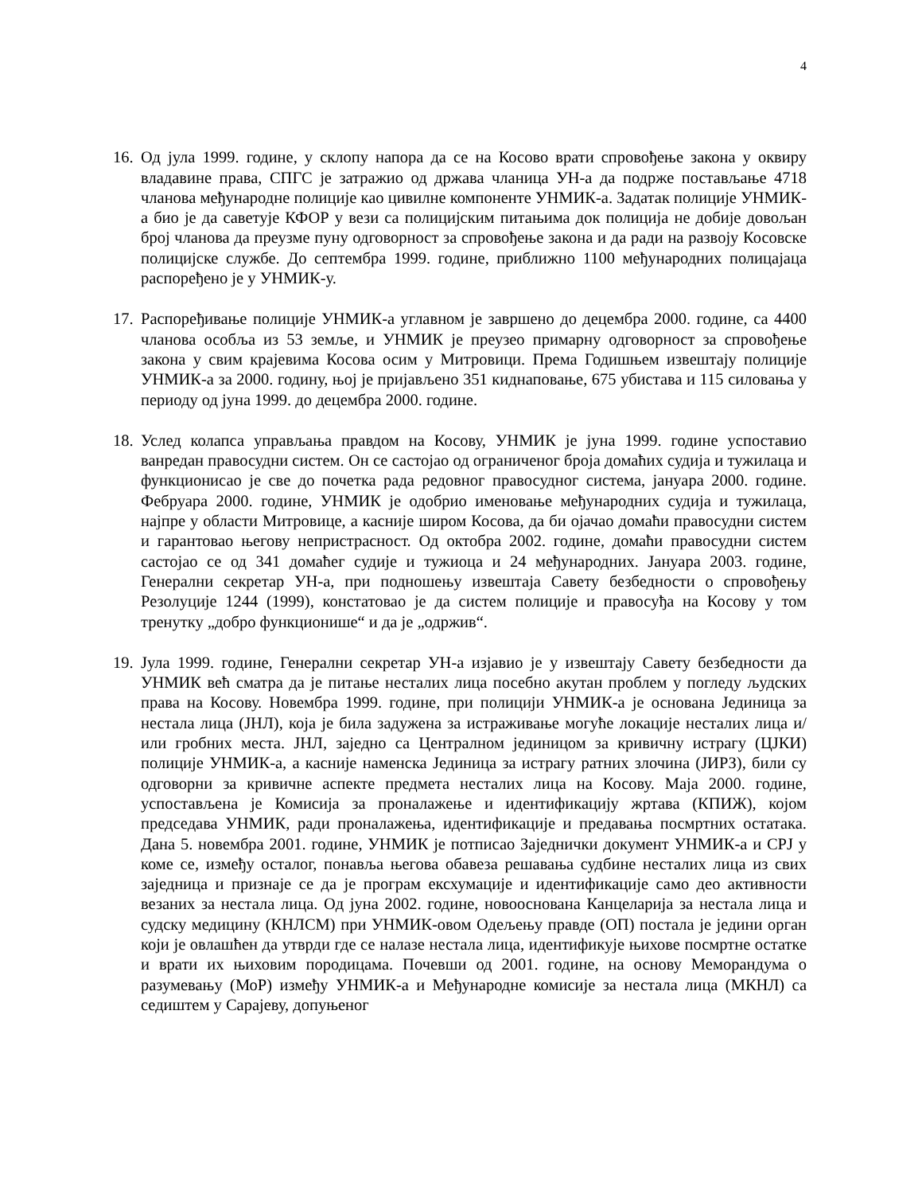4
16.
Од јула 1999. године, у склопу напора да се на Косово врати спровођење закона у оквиру владавине права, СПГС је затражио од држава чланица УН-а да подрже постављање 4718 чланова међународне полиције као цивилне компоненте УНМИК-а. Задатак полиције УНМИК-а био је да саветује КФОР у вези са полицијским питањима док полиција не добије довољан број чланова да преузме пуну одговорност за спровођење закона и да ради на развоју Косовске полицијске службе. До септембра 1999. године, приближно 1100 међународних полицајаца распоређено је у УНМИК-у.
17.
Распоређивање полиције УНМИК-а углавном је завршено до децембра 2000. године, са 4400 чланова особља из 53 земље, и УНМИК је преузео примарну одговорност за спровођење закона у свим крајевима Косова осим у Митровици. Према Годишњем извештају полиције УНМИК-а за 2000. годину, њој је пријављено 351 киднаповање, 675 убистава и 115 силовања у периоду од јуна 1999. до децембра 2000. године.
18.
Услед колапса управљања правдом на Косову, УНМИК је јуна 1999. године успоставио ванредан правосудни систем. Он се састојао од ограниченог броја домаћих судија и тужилаца и функционисао је све до почетка рада редовног правосудног система, јануара 2000. године. Фебруара 2000. године, УНМИК је одобрио именовање међународних судија и тужилаца, најпре у области Митровице, а касније широм Косова, да би ојачао домаћи правосудни систем и гарантовао његову непристрасност. Од октобра 2002. године, домаћи правосудни систем састојао се од 341 домаћег судије и тужиоца и 24 међународних. Јануара 2003. године, Генерални секретар УН-а, при подношењу извештаја Савету безбедности о спровођењу Резолуције 1244 (1999), констатовао је да систем полиције и правосуђа на Косову у том тренутку „добро функционише“ и да је „одржив“.
19.
Јула 1999. године, Генерални секретар УН-а изјавио је у извештају Савету безбедности да УНМИК већ сматра да је питање несталих лица посебно акутан проблем у погледу људских права на Косову. Новембра 1999. године, при полицији УНМИК-а је основана Јединица за нестала лица (ЈНЛ), која је била задужена за истраживање могуће локације несталих лица и/или гробних места. ЈНЛ, заједно са Централном јединицом за кривичну истрагу (ЦЈКИ) полиције УНМИК-а, а касније наменска Јединица за истрагу ратних злочина (ЈИРЗ), били су одговорни за кривичне аспекте предмета несталих лица на Косову. Маја 2000. године, успостављена је Комисија за проналажење и идентификацију жртава (КПИЖ), којом председава УНМИК, ради проналажења, идентификације и предавања посмртних остатака. Дана 5. новембра 2001. године, УНМИК је потписао Заједнички документ УНМИК-а и СРЈ у коме се, између осталог, понавља његова обавеза решавања судбине несталих лица из свих заједница и признаје се да је програм ексхумације и идентификације само део активности везаних за нестала лица. Од јуна 2002. године, новооснована Канцеларија за нестала лица и судску медицину (КНЛСМ) при УНМИК-овом Одељењу правде (ОП) постала је једини орган који је овлашћен да утврди где се налазе нестала лица, идентификује њихове посмртне остатке и врати их њиховим породицама. Почевши од 2001. године, на основу Меморандума о разумевању (МоР) између УНМИК-а и Међународне комисије за нестала лица (МКНЛ) са седиштем у Сарајеву, допуњеног